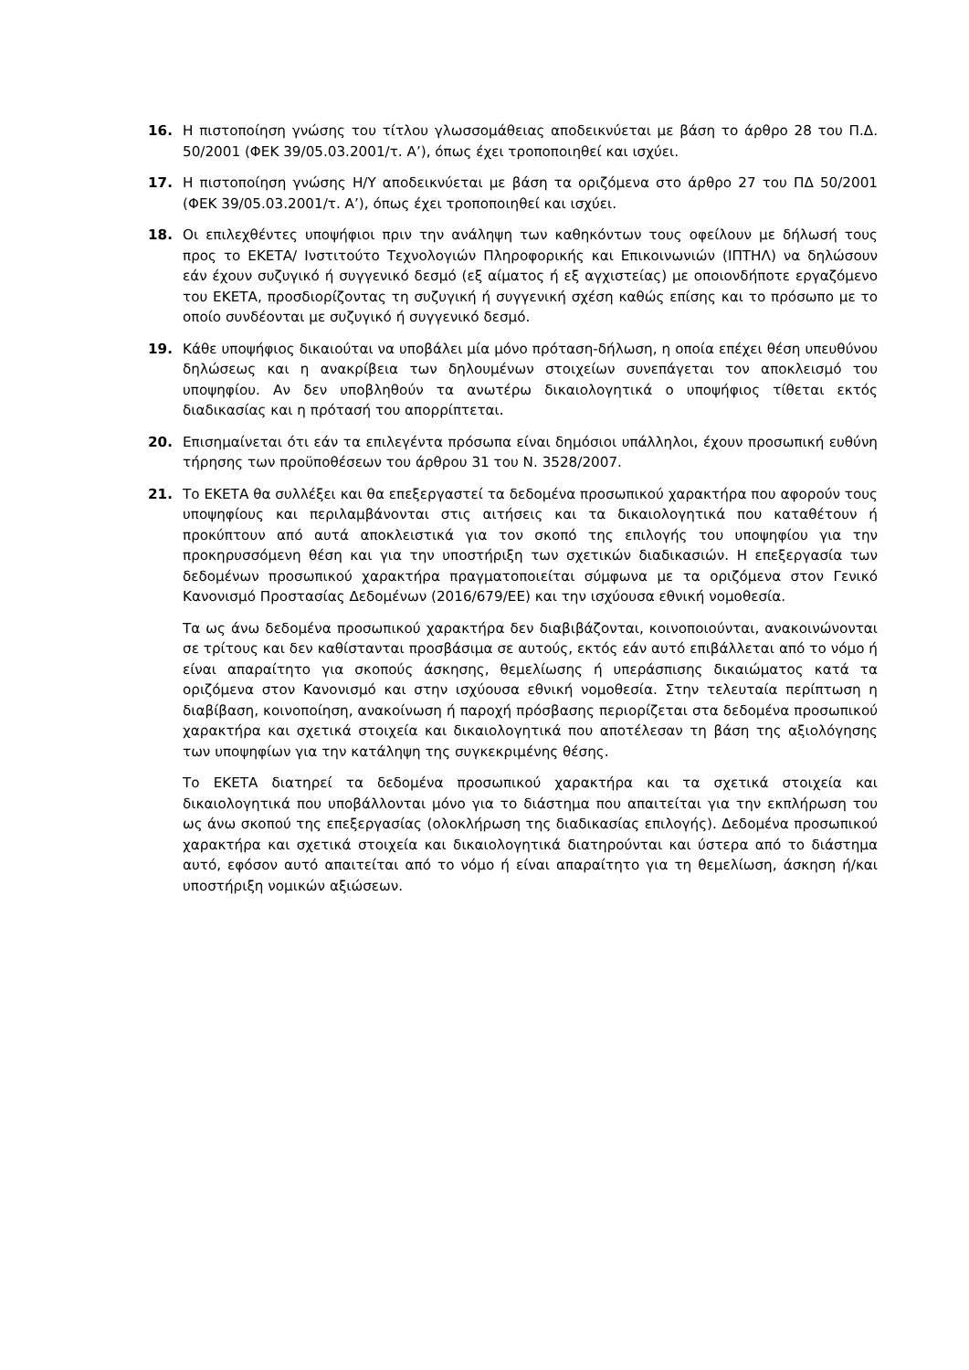16. Η πιστοποίηση γνώσης του τίτλου γλωσσομάθειας αποδεικνύεται με βάση το άρθρο 28 του Π.Δ. 50/2001 (ΦΕΚ 39/05.03.2001/τ. Α’), όπως έχει τροποποιηθεί και ισχύει.
17. Η πιστοποίηση γνώσης Η/Υ αποδεικνύεται με βάση τα οριζόμενα στο άρθρο 27 του ΠΔ 50/2001 (ΦΕΚ 39/05.03.2001/τ. Α’), όπως έχει τροποποιηθεί και ισχύει.
18. Οι επιλεχθέντες υποψήφιοι πριν την ανάληψη των καθηκόντων τους οφείλουν με δήλωσή τους προς το ΕΚΕΤΑ/ Ινστιτούτο Τεχνολογιών Πληροφορικής και Επικοινωνιών (ΙΠΤΗΛ) να δηλώσουν εάν έχουν συζυγικό ή συγγενικό δεσμό (εξ αίματος ή εξ αγχιστείας) με οποιονδήποτε εργαζόμενο του ΕΚΕΤΑ, προσδιορίζοντας τη συζυγική ή συγγενική σχέση καθώς επίσης και το πρόσωπο με το οποίο συνδέονται με συζυγικό ή συγγενικό δεσμό.
19. Κάθε υποψήφιος δικαιούται να υποβάλει μία μόνο πρόταση-δήλωση, η οποία επέχει θέση υπευθύνου δηλώσεως και η ανακρίβεια των δηλουμένων στοιχείων συνεπάγεται τον αποκλεισμό του υποψηφίου. Αν δεν υποβληθούν τα ανωτέρω δικαιολογητικά ο υποψήφιος τίθεται εκτός διαδικασίας και η πρότασή του απορρίπτεται.
20. Επισημαίνεται ότι εάν τα επιλεγέντα πρόσωπα είναι δημόσιοι υπάλληλοι, έχουν προσωπική ευθύνη τήρησης των προϋποθέσεων του άρθρου 31 του Ν. 3528/2007.
21. Το ΕΚΕΤΑ θα συλλέξει και θα επεξεργαστεί τα δεδομένα προσωπικού χαρακτήρα που αφορούν τους υποψηφίους και περιλαμβάνονται στις αιτήσεις και τα δικαιολογητικά που καταθέτουν ή προκύπτουν από αυτά αποκλειστικά για τον σκοπό της επιλογής του υποψηφίου για την προκηρυσσόμενη θέση και για την υποστήριξη των σχετικών διαδικασιών. Η επεξεργασία των δεδομένων προσωπικού χαρακτήρα πραγματοποιείται σύμφωνα με τα οριζόμενα στον Γενικό Κανονισμό Προστασίας Δεδομένων (2016/679/ΕΕ) και την ισχύουσα εθνική νομοθεσία.
Τα ως άνω δεδομένα προσωπικού χαρακτήρα δεν διαβιβάζονται, κοινοποιούνται, ανακοινώνονται σε τρίτους και δεν καθίστανται προσβάσιμα σε αυτούς, εκτός εάν αυτό επιβάλλεται από το νόμο ή είναι απαραίτητο για σκοπούς άσκησης, θεμελίωσης ή υπεράσπισης δικαιώματος κατά τα οριζόμενα στον Κανονισμό και στην ισχύουσα εθνική νομοθεσία. Στην τελευταία περίπτωση η διαβίβαση, κοινοποίηση, ανακοίνωση ή παροχή πρόσβασης περιορίζεται στα δεδομένα προσωπικού χαρακτήρα και σχετικά στοιχεία και δικαιολογητικά που αποτέλεσαν τη βάση της αξιολόγησης των υποψηφίων για την κατάληψη της συγκεκριμένης θέσης.
Το ΕΚΕΤΑ διατηρεί τα δεδομένα προσωπικού χαρακτήρα και τα σχετικά στοιχεία και δικαιολογητικά που υποβάλλονται μόνο για το διάστημα που απαιτείται για την εκπλήρωση του ως άνω σκοπού της επεξεργασίας (ολοκλήρωση της διαδικασίας επιλογής). Δεδομένα προσωπικού χαρακτήρα και σχετικά στοιχεία και δικαιολογητικά διατηρούνται και ύστερα από το διάστημα αυτό, εφόσον αυτό απαιτείται από το νόμο ή είναι απαραίτητο για τη θεμελίωση, άσκηση ή/και υποστήριξη νομικών αξιώσεων.